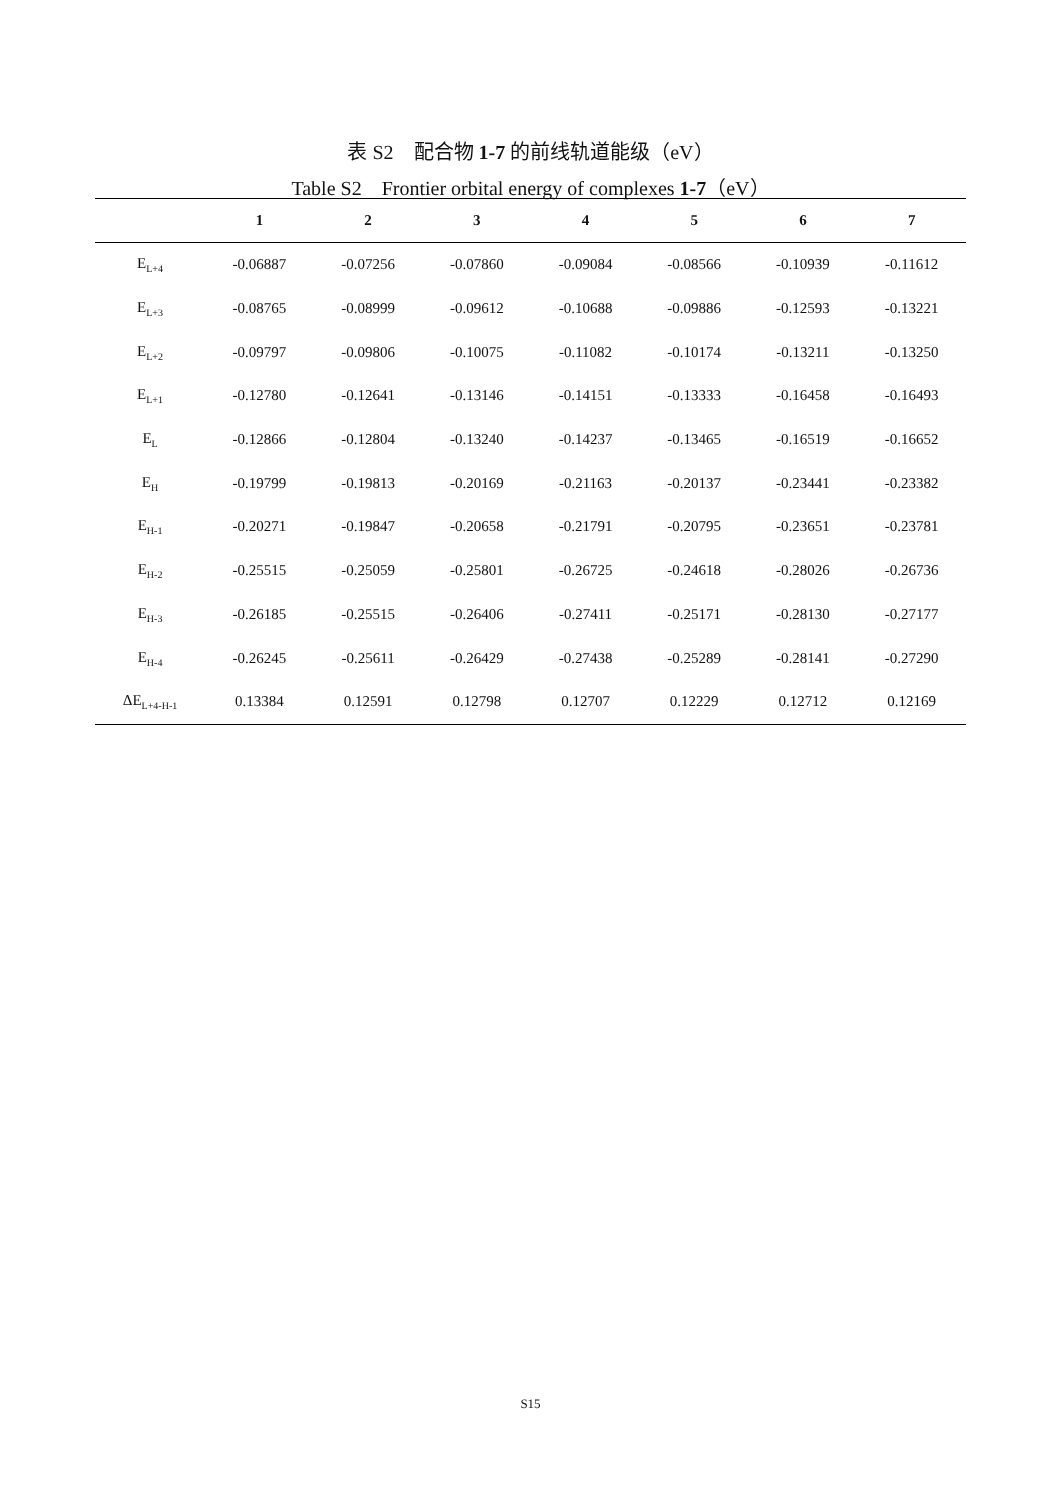表 S2　配合物 1-7 的前线轨道能级（eV）
Table S2　Frontier orbital energy of complexes 1-7（eV）
| | 1 | 2 | 3 | 4 | 5 | 6 | 7 |
| --- | --- | --- | --- | --- | --- | --- | --- |
| E<sub>L+4</sub> | -0.06887 | -0.07256 | -0.07860 | -0.09084 | -0.08566 | -0.10939 | -0.11612 |
| E<sub>L+3</sub> | -0.08765 | -0.08999 | -0.09612 | -0.10688 | -0.09886 | -0.12593 | -0.13221 |
| E<sub>L+2</sub> | -0.09797 | -0.09806 | -0.10075 | -0.11082 | -0.10174 | -0.13211 | -0.13250 |
| E<sub>L+1</sub> | -0.12780 | -0.12641 | -0.13146 | -0.14151 | -0.13333 | -0.16458 | -0.16493 |
| E<sub>L</sub> | -0.12866 | -0.12804 | -0.13240 | -0.14237 | -0.13465 | -0.16519 | -0.16652 |
| E<sub>H</sub> | -0.19799 | -0.19813 | -0.20169 | -0.21163 | -0.20137 | -0.23441 | -0.23382 |
| E<sub>H-1</sub> | -0.20271 | -0.19847 | -0.20658 | -0.21791 | -0.20795 | -0.23651 | -0.23781 |
| E<sub>H-2</sub> | -0.25515 | -0.25059 | -0.25801 | -0.26725 | -0.24618 | -0.28026 | -0.26736 |
| E<sub>H-3</sub> | -0.26185 | -0.25515 | -0.26406 | -0.27411 | -0.25171 | -0.28130 | -0.27177 |
| E<sub>H-4</sub> | -0.26245 | -0.25611 | -0.26429 | -0.27438 | -0.25289 | -0.28141 | -0.27290 |
| ΔE<sub>L+4-H-1</sub> | 0.13384 | 0.12591 | 0.12798 | 0.12707 | 0.12229 | 0.12712 | 0.12169 |
S15